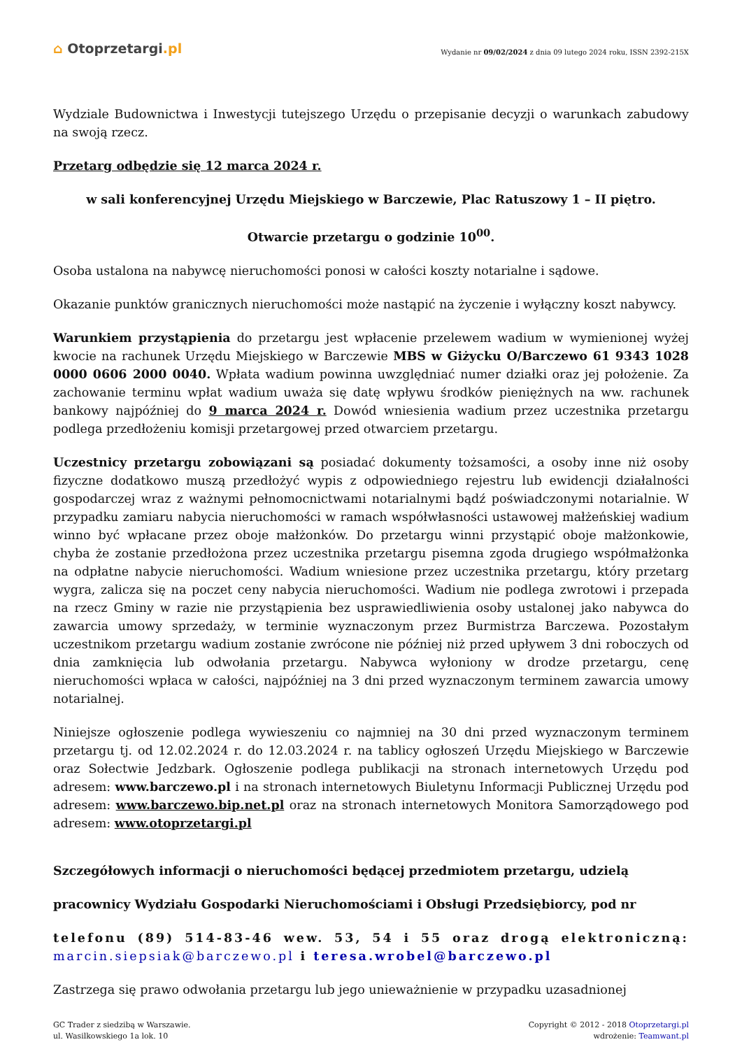⌂ Otoprzetargi.pl
Wydanie nr 09/02/2024 z dnia 09 lutego 2024 roku, ISSN 2392-215X
Wydziale Budownictwa i Inwestycji tutejszego Urzędu o przepisanie decyzji o warunkach zabudowy na swoją rzecz.
Przetarg odbędzie się 12 marca 2024 r.
w sali konferencyjnej Urzędu Miejskiego w Barczewie, Plac Ratuszowy 1 – II piętro.
Otwarcie przetargu o godzinie 10<sup>00</sup>.
Osoba ustalona na nabywcę nieruchomości ponosi w całości koszty notarialne i sądowe.
Okazanie punktów granicznych nieruchomości może nastąpić na życzenie i wyłączny koszt nabywcy.
Warunkiem przystąpienia do przetargu jest wpłacenie przelewem wadium w wymienionej wyżej kwocie na rachunek Urzędu Miejskiego w Barczewie MBS w Giżycku O/Barczewo 61 9343 1028 0000 0606 2000 0040. Wpłata wadium powinna uwzględniać numer działki oraz jej położenie. Za zachowanie terminu wpłat wadium uważa się datę wpływu środków pieniężnych na ww. rachunek bankowy najpóźniej do 9 marca 2024 r. Dowód wniesienia wadium przez uczestnika przetargu podlega przedłożeniu komisji przetargowej przed otwarciem przetargu.
Uczestnicy przetargu zobowiązani są posiadać dokumenty tożsamości, a osoby inne niż osoby fizyczne dodatkowo muszą przedłożyć wypis z odpowiedniego rejestru lub ewidencji działalności gospodarczej wraz z ważnymi pełnomocnictwami notarialnymi bądź poświadczonymi notarialnie. W przypadku zamiaru nabycia nieruchomości w ramach współwłasności ustawowej małżeńskiej wadium winno być wpłacane przez oboje małżonków. Do przetargu winni przystąpić oboje małżonkowie, chyba że zostanie przedłożona przez uczestnika przetargu pisemna zgoda drugiego współmałżonka na odpłatne nabycie nieruchomości. Wadium wniesione przez uczestnika przetargu, który przetarg wygra, zalicza się na poczet ceny nabycia nieruchomości. Wadium nie podlega zwrotowi i przepada na rzecz Gminy w razie nie przystąpienia bez usprawiedliwienia osoby ustalonej jako nabywca do zawarcia umowy sprzedaży, w terminie wyznaczonym przez Burmistrza Barczewa. Pozostałym uczestnikom przetargu wadium zostanie zwrócone nie później niż przed upływem 3 dni roboczych od dnia zamknięcia lub odwołania przetargu. Nabywca wyłoniony w drodze przetargu, cenę nieruchomości wpłaca w całości, najpóźniej na 3 dni przed wyznaczonym terminem zawarcia umowy notarialnej.
Niniejsze ogłoszenie podlega wywieszeniu co najmniej na 30 dni przed wyznaczonym terminem przetargu tj. od 12.02.2024 r. do 12.03.2024 r. na tablicy ogłoszeń Urzędu Miejskiego w Barczewie oraz Sołectwie Jedzbark. Ogłoszenie podlega publikacji na stronach internetowych Urzędu pod adresem: www.barczewo.pl i na stronach internetowych Biuletynu Informacji Publicznej Urzędu pod adresem: www.barczewo.bip.net.pl oraz na stronach internetowych Monitora Samorządowego pod adresem: www.otoprzetargi.pl
Szczegółowych informacji o nieruchomości będącej przedmiotem przetargu, udzielą
pracownicy Wydziału Gospodarki Nieruchomościami i Obsługi Przedsiębiorcy, pod nr
telefonu (89) 514-83-46 wew. 53, 54 i 55 oraz drogą elektroniczną: marcin.siepsiak@barczewo.pl i teresa.wrobel@barczewo.pl
Zastrzega się prawo odwołania przetargu lub jego unieważnienie w przypadku uzasadnionej
GC Trader z siedzibą w Warszawie.
ul. Wasilkowskiego 1a lok. 10
Copyright © 2012 - 2018 Otoprzetargi.pl
wdrożenie: Teamwant.pl